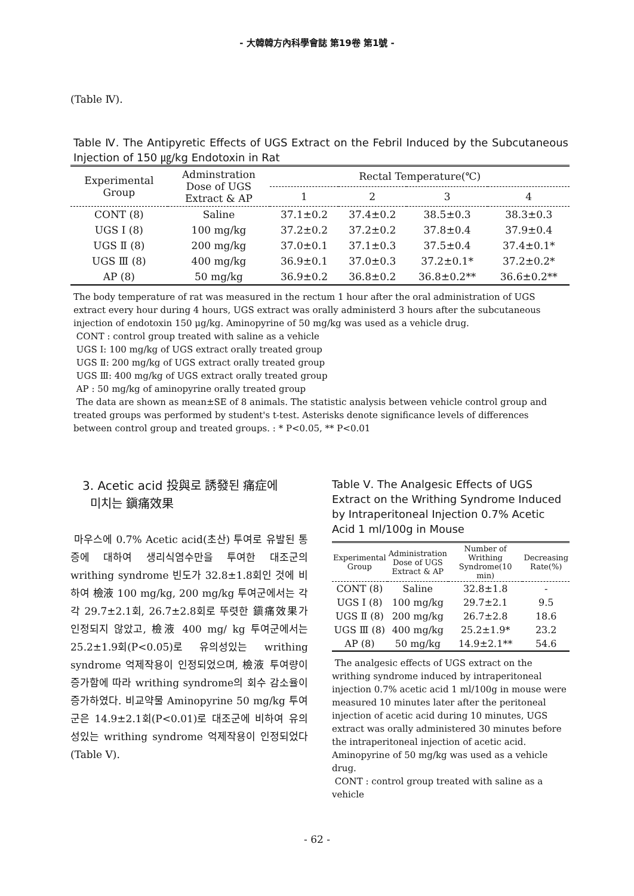- 大韓韓方內科學會誌 第19卷 第1號 -
(Table Ⅳ).
Table Ⅳ. The Antipyretic Effects of UGS Extract on the Febril Induced by the Subcutaneous Injection of 150 ㎍/kg Endotoxin in Rat
| Experimental Group | Adminstration Dose of UGS Extract & AP | Rectal Temperature(℃) | | | |
| --- | --- | --- | --- | --- | --- |
| | | 1 | 2 | 3 | 4 |
| CONT (8) | Saline | 37.1±0.2 | 37.4±0.2 | 38.5±0.3 | 38.3±0.3 |
| UGS Ⅰ (8) | 100 mg/kg | 37.2±0.2 | 37.2±0.2 | 37.8±0.4 | 37.9±0.4 |
| UGS Ⅱ (8) | 200 mg/kg | 37.0±0.1 | 37.1±0.3 | 37.5±0.4 | 37.4±0.1* |
| UGS Ⅲ (8) | 400 mg/kg | 36.9±0.1 | 37.0±0.3 | 37.2±0.1* | 37.2±0.2* |
| AP (8) | 50 mg/kg | 36.9±0.2 | 36.8±0.2 | 36.8±0.2** | 36.6±0.2** |
The body temperature of rat was measured in the rectum 1 hour after the oral administration of UGS extract every hour during 4 hours, UGS extract was orally administerd 3 hours after the subcutaneous injection of endotoxin 150 μg/kg. Aminopyrine of 50 mg/kg was used as a vehicle drug.
CONT : control group treated with saline as a vehicle
UGS Ⅰ: 100 mg/kg of UGS extract orally treated group
UGS Ⅱ: 200 mg/kg of UGS extract orally treated group
UGS Ⅲ: 400 mg/kg of UGS extract orally treated group
AP : 50 mg/kg of aminopyrine orally treated group
The data are shown as mean±SE of 8 animals. The statistic analysis between vehicle control group and treated groups was performed by student's t-test. Asterisks denote significance levels of differences between control group and treated groups. : * P<0.05, ** P<0.01
3. Acetic acid 投與로 誘發된 痛症에
미치는 鎭痛效果
마우스에 0.7% Acetic acid(초산) 투여로 유발된 통증에 대하여 생리식염수만을 투여한 대조군의 writhing syndrome 빈도가 32.8±1.8회인 것에 비하여 檢液 100 mg/kg, 200 mg/kg 투여군에서는 각각 29.7±2.1회, 26.7±2.8회로 뚜렷한 鎭痛效果가 인정되지 않았고, 檢液 400 mg/ kg 투여군에서는 25.2±1.9회(P<0.05)로 유의성있는 writhing syndrome 억제작용이 인정되었으며, 檢液 투여량이 증가함에 따라 writhing syndrome의 회수 감소율이 증가하였다. 비교약물 Aminopyrine 50 mg/kg 투여군은 14.9±2.1회(P<0.01)로 대조군에 비하여 유의성있는 writhing syndrome 억제작용이 인정되었다(Table Ⅴ).
Table Ⅴ. The Analgesic Effects of UGS Extract on the Writhing Syndrome Induced by Intraperitoneal Injection 0.7% Acetic Acid 1 ml/100g in Mouse
| Experimental Group | Administration Dose of UGS Extract & AP | Number of Writhing Syndrome(10 min) | Decreasing Rate(%) |
| --- | --- | --- | --- |
| CONT (8) | Saline | 32.8±1.8 | - |
| UGS Ⅰ (8) | 100 mg/kg | 29.7±2.1 | 9.5 |
| UGS Ⅱ (8) | 200 mg/kg | 26.7±2.8 | 18.6 |
| UGS Ⅲ (8) | 400 mg/kg | 25.2±1.9* | 23.2 |
| AP (8) | 50 mg/kg | 14.9±2.1** | 54.6 |
The analgesic effects of UGS extract on the writhing syndrome induced by intraperitoneal injection 0.7% acetic acid 1 ml/100g in mouse were measured 10 minutes later after the peritoneal injection of acetic acid during 10 minutes, UGS extract was orally administered 30 minutes before the intraperitoneal injection of acetic acid. Aminopyrine of 50 mg/kg was used as a vehicle drug.
CONT : control group treated with saline as a vehicle
- 62 -